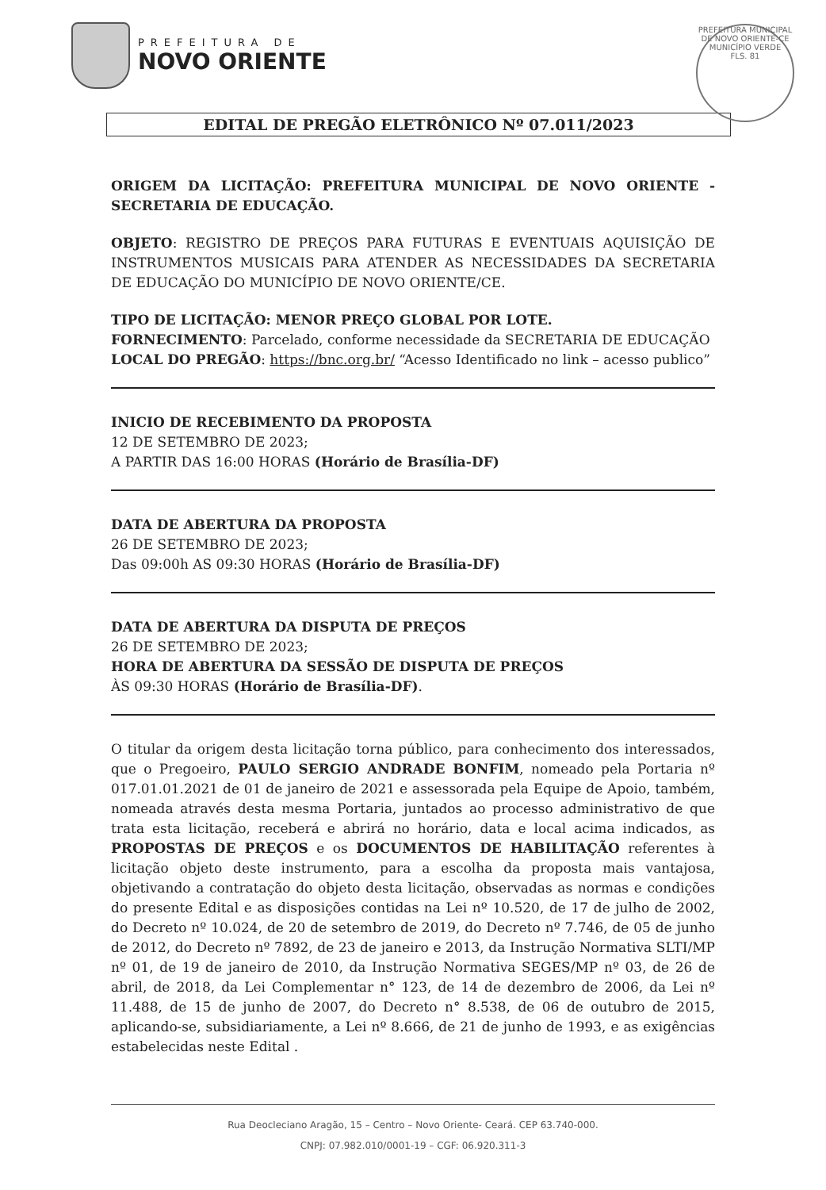PREFEITURA MUNICIPAL DE NOVO ORIENTE-CE
MUNICÍPIO VERDE
FLS. 81
PREFEITURA DE
NOVO ORIENTE
EDITAL DE PREGÃO ELETRÔNICO Nº 07.011/2023
ORIGEM DA LICITAÇÃO: PREFEITURA MUNICIPAL DE NOVO ORIENTE - SECRETARIA DE EDUCAÇÃO.
OBJETO: REGISTRO DE PREÇOS PARA FUTURAS E EVENTUAIS AQUISIÇÃO DE INSTRUMENTOS MUSICAIS PARA ATENDER AS NECESSIDADES DA SECRETARIA DE EDUCAÇÃO DO MUNICÍPIO DE NOVO ORIENTE/CE.
TIPO DE LICITAÇÃO: MENOR PREÇO GLOBAL POR LOTE.
FORNECIMENTO: Parcelado, conforme necessidade da SECRETARIA DE EDUCAÇÃO
LOCAL DO PREGÃO: https://bnc.org.br/ “Acesso Identificado no link – acesso publico”
INICIO DE RECEBIMENTO DA PROPOSTA
12 DE SETEMBRO DE 2023;
A PARTIR DAS 16:00 HORAS (Horário de Brasília-DF)
DATA DE ABERTURA DA PROPOSTA
26 DE SETEMBRO DE 2023;
Das 09:00h AS 09:30 HORAS (Horário de Brasília-DF)
DATA DE ABERTURA DA DISPUTA DE PREÇOS
26 DE SETEMBRO DE 2023;
HORA DE ABERTURA DA SESSÃO DE DISPUTA DE PREÇOS
ÀS 09:30 HORAS (Horário de Brasília-DF).
O titular da origem desta licitação torna público, para conhecimento dos interessados, que o Pregoeiro, PAULO SERGIO ANDRADE BONFIM, nomeado pela Portaria nº 017.01.01.2021 de 01 de janeiro de 2021 e assessorada pela Equipe de Apoio, também, nomeada através desta mesma Portaria, juntados ao processo administrativo de que trata esta licitação, receberá e abrirá no horário, data e local acima indicados, as PROPOSTAS DE PREÇOS e os DOCUMENTOS DE HABILITAÇÃO referentes à licitação objeto deste instrumento, para a escolha da proposta mais vantajosa, objetivando a contratação do objeto desta licitação, observadas as normas e condições do presente Edital e as disposições contidas na Lei nº 10.520, de 17 de julho de 2002, do Decreto nº 10.024, de 20 de setembro de 2019, do Decreto nº 7.746, de 05 de junho de 2012, do Decreto nº 7892, de 23 de janeiro e 2013, da Instrução Normativa SLTI/MP nº 01, de 19 de janeiro de 2010, da Instrução Normativa SEGES/MP nº 03, de 26 de abril, de 2018, da Lei Complementar n° 123, de 14 de dezembro de 2006, da Lei nº 11.488, de 15 de junho de 2007, do Decreto n° 8.538, de 06 de outubro de 2015, aplicando-se, subsidiariamente, a Lei nº 8.666, de 21 de junho de 1993, e as exigências estabelecidas neste Edital .
Rua Deocleciano Aragão, 15 – Centro – Novo Oriente- Ceará. CEP 63.740-000.
CNPJ: 07.982.010/0001-19 – CGF: 06.920.311-3